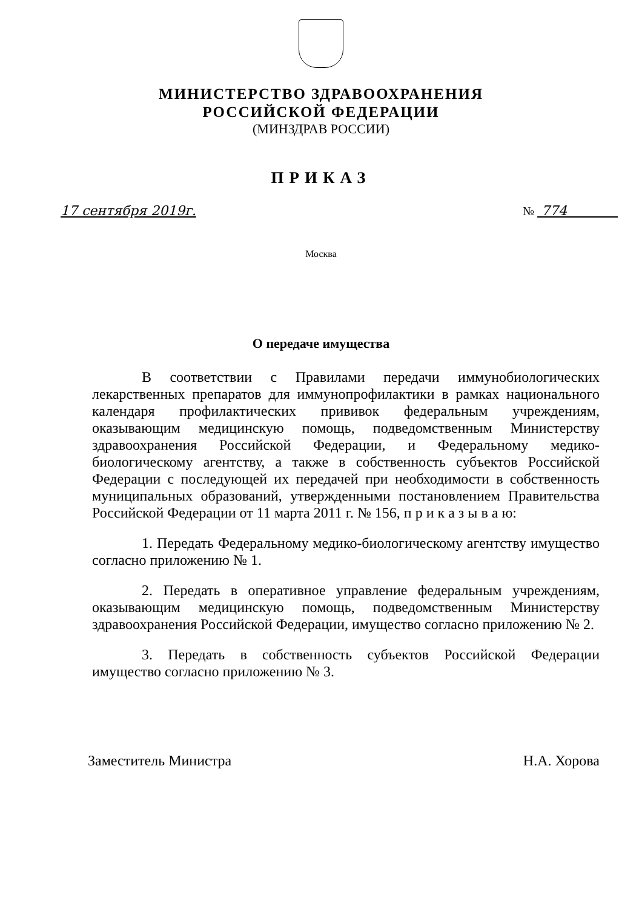МИНИСТЕРСТВО ЗДРАВООХРАНЕНИЯ
РОССИЙСКОЙ ФЕДЕРАЦИИ
(МИНЗДРАВ РОССИИ)
ПРИКАЗ
17 сентября 2019г. № 774
Москва
О передаче имущества
В соответствии с Правилами передачи иммунобиологических лекарственных препаратов для иммунопрофилактики в рамках национального календаря профилактических прививок федеральным учреждениям, оказывающим медицинскую помощь, подведомственным Министерству здравоохранения Российской Федерации, и Федеральному медико-биологическому агентству, а также в собственность субъектов Российской Федерации с последующей их передачей при необходимости в собственность муниципальных образований, утвержденными постановлением Правительства Российской Федерации от 11 марта 2011 г. № 156, п р и к а з ы в а ю:
1. Передать Федеральному медико-биологическому агентству имущество согласно приложению № 1.
2. Передать в оперативное управление федеральным учреждениям, оказывающим медицинскую помощь, подведомственным Министерству здравоохранения Российской Федерации, имущество согласно приложению № 2.
3. Передать в собственность субъектов Российской Федерации имущество согласно приложению № 3.
Заместитель Министра Н.А. Хорова